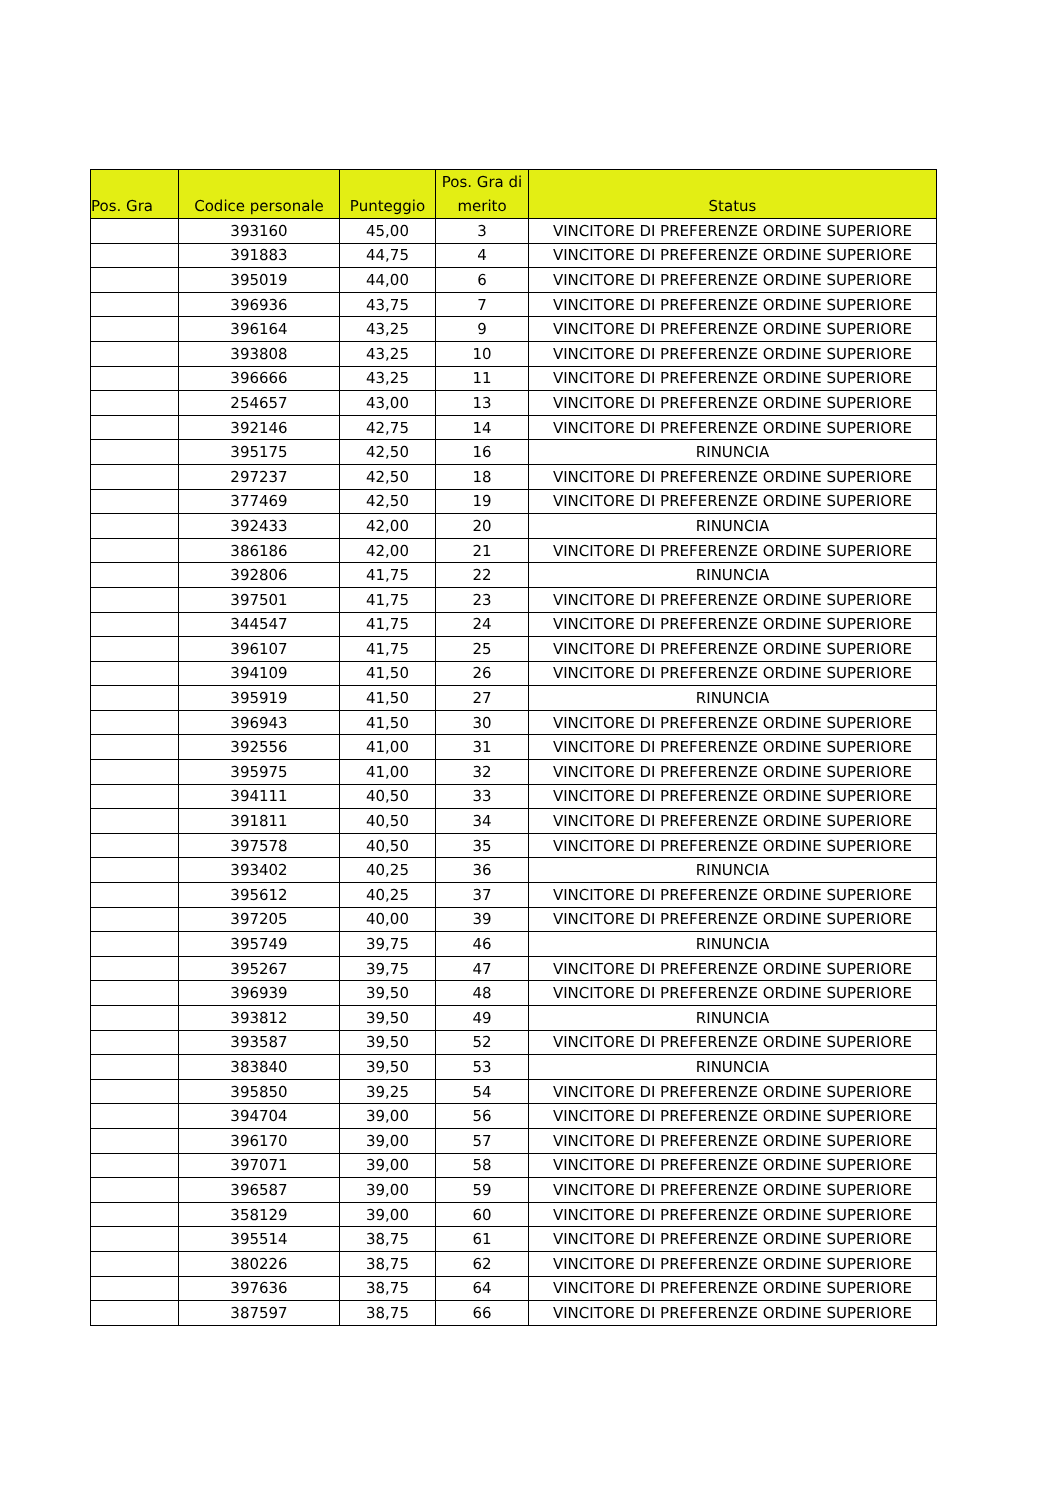| Pos. Gra | Codice personale | Punteggio | Pos. Gra di merito | Status |
| --- | --- | --- | --- | --- |
| | 393160 | 45,00 | 3 | VINCITORE DI PREFERENZE ORDINE SUPERIORE |
| | 391883 | 44,75 | 4 | VINCITORE DI PREFERENZE ORDINE SUPERIORE |
| | 395019 | 44,00 | 6 | VINCITORE DI PREFERENZE ORDINE SUPERIORE |
| | 396936 | 43,75 | 7 | VINCITORE DI PREFERENZE ORDINE SUPERIORE |
| | 396164 | 43,25 | 9 | VINCITORE DI PREFERENZE ORDINE SUPERIORE |
| | 393808 | 43,25 | 10 | VINCITORE DI PREFERENZE ORDINE SUPERIORE |
| | 396666 | 43,25 | 11 | VINCITORE DI PREFERENZE ORDINE SUPERIORE |
| | 254657 | 43,00 | 13 | VINCITORE DI PREFERENZE ORDINE SUPERIORE |
| | 392146 | 42,75 | 14 | VINCITORE DI PREFERENZE ORDINE SUPERIORE |
| | 395175 | 42,50 | 16 | RINUNCIA |
| | 297237 | 42,50 | 18 | VINCITORE DI PREFERENZE ORDINE SUPERIORE |
| | 377469 | 42,50 | 19 | VINCITORE DI PREFERENZE ORDINE SUPERIORE |
| | 392433 | 42,00 | 20 | RINUNCIA |
| | 386186 | 42,00 | 21 | VINCITORE DI PREFERENZE ORDINE SUPERIORE |
| | 392806 | 41,75 | 22 | RINUNCIA |
| | 397501 | 41,75 | 23 | VINCITORE DI PREFERENZE ORDINE SUPERIORE |
| | 344547 | 41,75 | 24 | VINCITORE DI PREFERENZE ORDINE SUPERIORE |
| | 396107 | 41,75 | 25 | VINCITORE DI PREFERENZE ORDINE SUPERIORE |
| | 394109 | 41,50 | 26 | VINCITORE DI PREFERENZE ORDINE SUPERIORE |
| | 395919 | 41,50 | 27 | RINUNCIA |
| | 396943 | 41,50 | 30 | VINCITORE DI PREFERENZE ORDINE SUPERIORE |
| | 392556 | 41,00 | 31 | VINCITORE DI PREFERENZE ORDINE SUPERIORE |
| | 395975 | 41,00 | 32 | VINCITORE DI PREFERENZE ORDINE SUPERIORE |
| | 394111 | 40,50 | 33 | VINCITORE DI PREFERENZE ORDINE SUPERIORE |
| | 391811 | 40,50 | 34 | VINCITORE DI PREFERENZE ORDINE SUPERIORE |
| | 397578 | 40,50 | 35 | VINCITORE DI PREFERENZE ORDINE SUPERIORE |
| | 393402 | 40,25 | 36 | RINUNCIA |
| | 395612 | 40,25 | 37 | VINCITORE DI PREFERENZE ORDINE SUPERIORE |
| | 397205 | 40,00 | 39 | VINCITORE DI PREFERENZE ORDINE SUPERIORE |
| | 395749 | 39,75 | 46 | RINUNCIA |
| | 395267 | 39,75 | 47 | VINCITORE DI PREFERENZE ORDINE SUPERIORE |
| | 396939 | 39,50 | 48 | VINCITORE DI PREFERENZE ORDINE SUPERIORE |
| | 393812 | 39,50 | 49 | RINUNCIA |
| | 393587 | 39,50 | 52 | VINCITORE DI PREFERENZE ORDINE SUPERIORE |
| | 383840 | 39,50 | 53 | RINUNCIA |
| | 395850 | 39,25 | 54 | VINCITORE DI PREFERENZE ORDINE SUPERIORE |
| | 394704 | 39,00 | 56 | VINCITORE DI PREFERENZE ORDINE SUPERIORE |
| | 396170 | 39,00 | 57 | VINCITORE DI PREFERENZE ORDINE SUPERIORE |
| | 397071 | 39,00 | 58 | VINCITORE DI PREFERENZE ORDINE SUPERIORE |
| | 396587 | 39,00 | 59 | VINCITORE DI PREFERENZE ORDINE SUPERIORE |
| | 358129 | 39,00 | 60 | VINCITORE DI PREFERENZE ORDINE SUPERIORE |
| | 395514 | 38,75 | 61 | VINCITORE DI PREFERENZE ORDINE SUPERIORE |
| | 380226 | 38,75 | 62 | VINCITORE DI PREFERENZE ORDINE SUPERIORE |
| | 397636 | 38,75 | 64 | VINCITORE DI PREFERENZE ORDINE SUPERIORE |
| | 387597 | 38,75 | 66 | VINCITORE DI PREFERENZE ORDINE SUPERIORE |